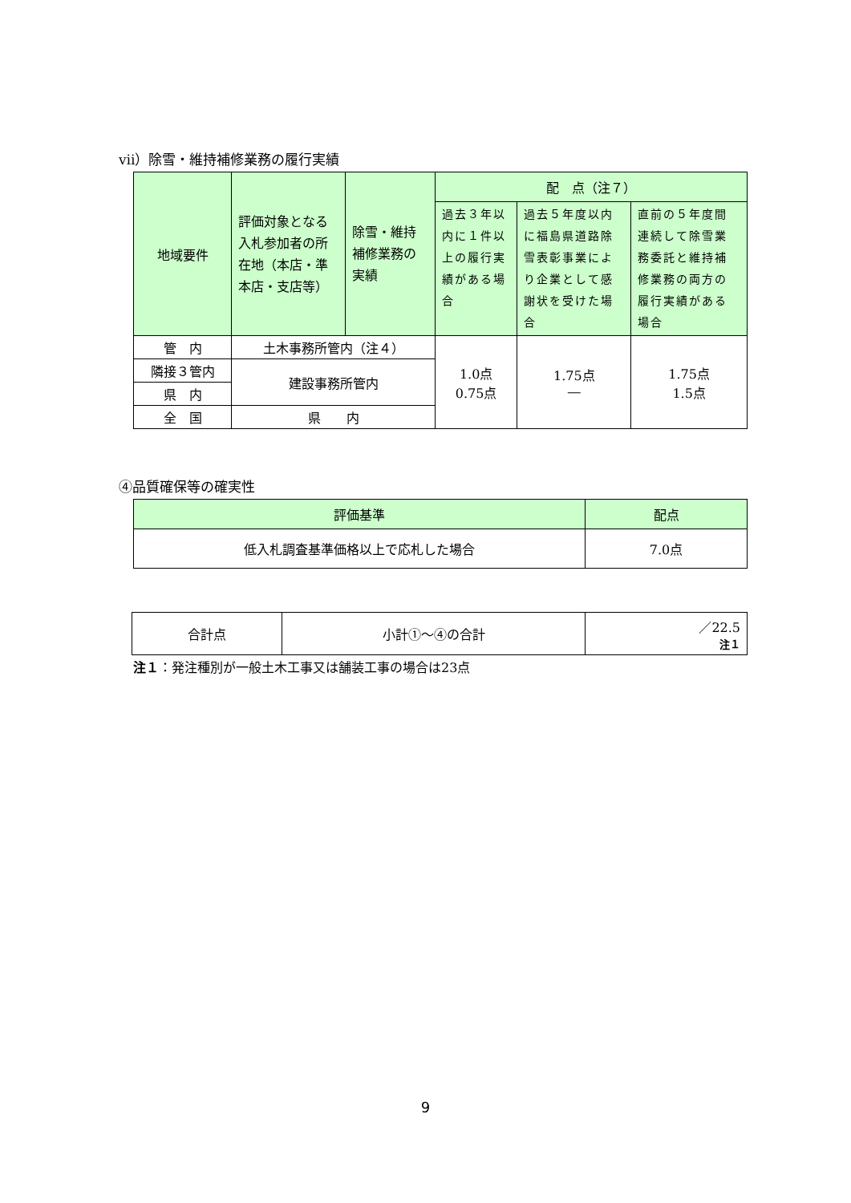ⅶ）除雪・維持補修業務の履行実績
| 地域要件 | 評価対象となる入札参加者の所在地（本店・準本店・支店等） | 除雪・維持補修業務の実績 | 配 点（注７） | | |
| --- | --- | --- | --- | --- | --- |
| | | | 過去３年以内に１件以上の履行実績がある場合 | 過去５年度以内に福島県道路除雪表彰事業により企業として感謝状を受けた場合 | 直前の５年度間連続して除雪業務委託と維持補修業務の両方の履行実績がある場合 |
| 管 内 | 土木事務所管内（注４） | | 1.0点 0.75点 | 1.75点 ― | 1.75点 1.5点 |
| 隣接３管内 | 建設事務所管内 | | | | |
| 県 内 | | | | | |
| 全 国 | 県 内 | | | | |
④品質確保等の確実性
| 評価基準 | 配点 |
| --- | --- |
| 低入札調査基準価格以上で応札した場合 | 7.0点 |
| 合計点 | 小計①～④の合計 | ／22.5 注１ |
注１：発注種別が一般土木工事又は舗装工事の場合は23点
9